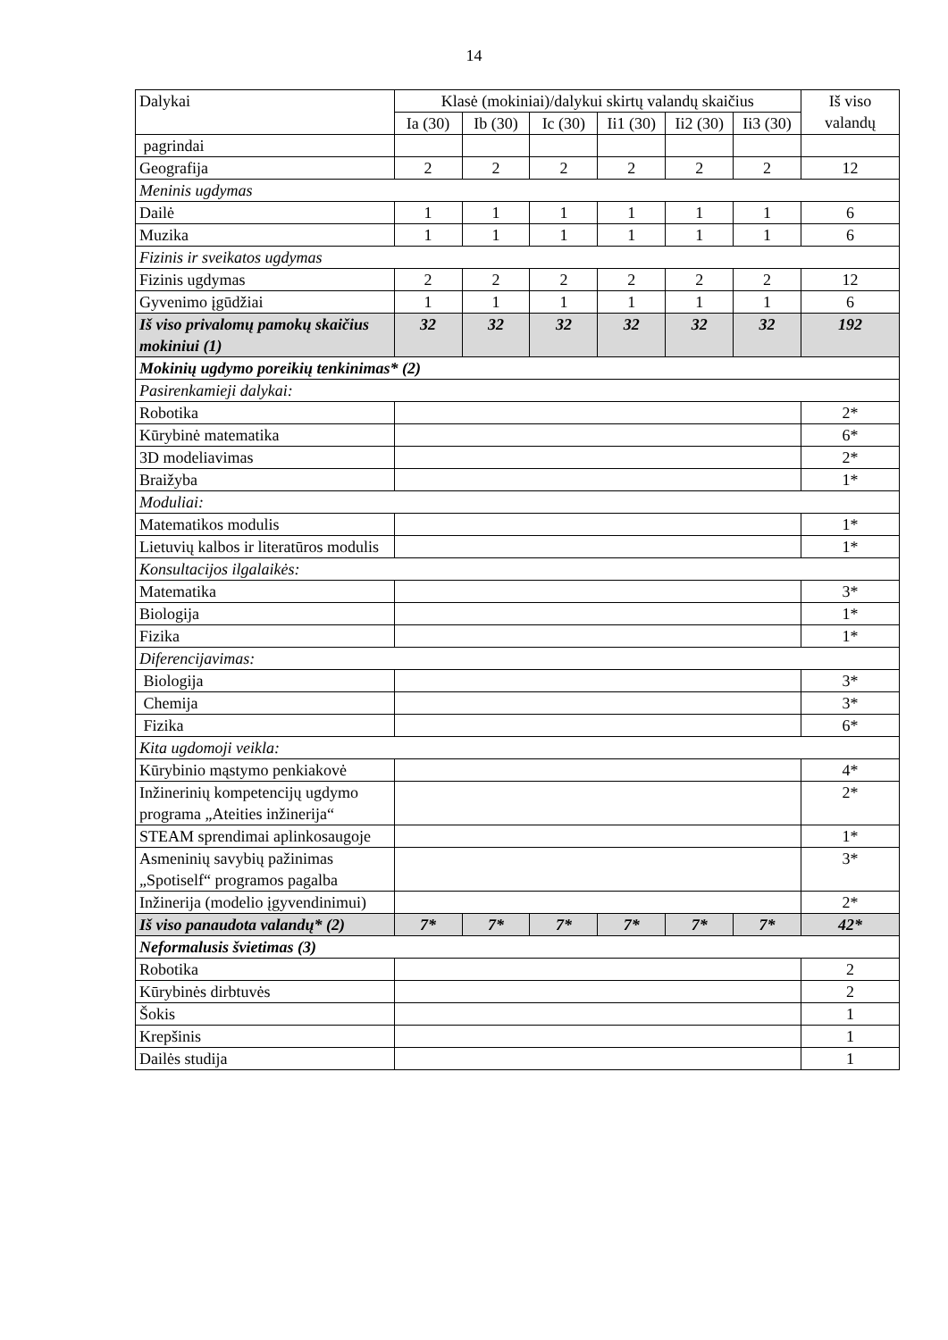14
| Dalykai | Klasė (mokiniai)/dalykui skirtų valandų skaičius | | | | | | Iš viso valandų |
| --- | --- | --- | --- | --- | --- | --- | --- |
| | Ia (30) | Ib (30) | Ic (30) | Ii1 (30) | Ii2 (30) | Ii3 (30) | |
| pagrindai | | | | | | | |
| Geografija | 2 | 2 | 2 | 2 | 2 | 2 | 12 |
| Meninis ugdymas | | | | | | | |
| Dailė | 1 | 1 | 1 | 1 | 1 | 1 | 6 |
| Muzika | 1 | 1 | 1 | 1 | 1 | 1 | 6 |
| Fizinis ir sveikatos ugdymas | | | | | | | |
| Fizinis ugdymas | 2 | 2 | 2 | 2 | 2 | 2 | 12 |
| Gyvenimo įgūdžiai | 1 | 1 | 1 | 1 | 1 | 1 | 6 |
| Iš viso privalomų pamokų skaičius mokiniui (1) | 32 | 32 | 32 | 32 | 32 | 32 | 192 |
| Mokinių ugdymo poreikių tenkinimas* (2) | | | | | | | |
| Pasirenkamieji dalykai: | | | | | | | |
| Robotika | | | | | | | 2* |
| Kūrybinė matematika | | | | | | | 6* |
| 3D modeliavimas | | | | | | | 2* |
| Braižyba | | | | | | | 1* |
| Moduliai: | | | | | | | |
| Matematikos modulis | | | | | | | 1* |
| Lietuvių kalbos ir literatūros modulis | | | | | | | 1* |
| Konsultacijos ilgalaikės: | | | | | | | |
| Matematika | | | | | | | 3* |
| Biologija | | | | | | | 1* |
| Fizika | | | | | | | 1* |
| Diferencijavimas: | | | | | | | |
| Biologija | | | | | | | 3* |
| Chemija | | | | | | | 3* |
| Fizika | | | | | | | 6* |
| Kita ugdomoji veikla: | | | | | | | |
| Kūrybinio mąstymo penkiakovė | | | | | | | 4* |
| Inžinerinių kompetencijų ugdymo programa „Ateities inžinerija“ | | | | | | | 2* |
| STEAM sprendimai aplinkosaugoje | | | | | | | 1* |
| Asmeninių savybių pažinimas „Spotiself“ programos pagalba | | | | | | | 3* |
| Inžinerija (modelio įgyvendinimui) | | | | | | | 2* |
| Iš viso panaudota valandų* (2) | 7* | 7* | 7* | 7* | 7* | 7* | 42* |
| Neformalusis švietimas (3) | | | | | | | |
| Robotika | | | | | | | 2 |
| Kūrybinės dirbtuvės | | | | | | | 2 |
| Šokis | | | | | | | 1 |
| Krepšinis | | | | | | | 1 |
| Dailės studija | | | | | | | 1 |